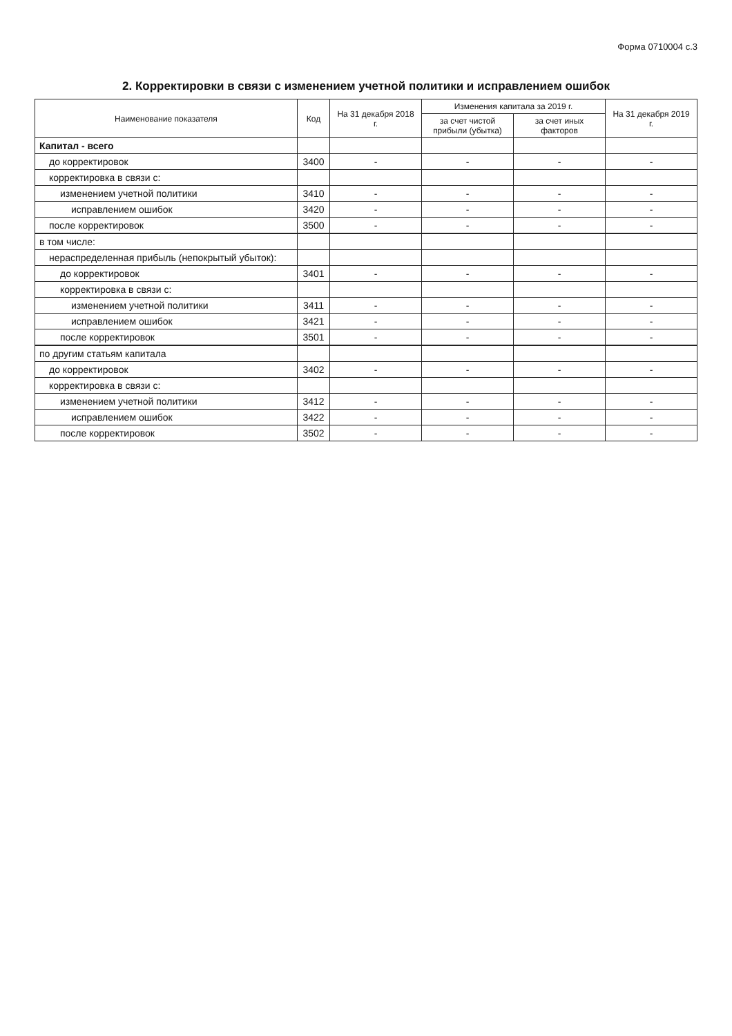Форма 0710004 с.3
2. Корректировки в связи с изменением учетной политики и исправлением ошибок
| Наименование показателя | Код | На 31 декабря 2018 г. | Изменения капитала за 2019 г. | | На 31 декабря 2019 г. |
| --- | --- | --- | --- | --- | --- |
| | | | за счет чистой прибыли (убытка) | за счет иных факторов | |
| Капитал - всего | | | | | |
| до корректировок | 3400 | - | - | - | - |
| корректировка в связи с: | | | | | |
| изменением учетной политики | 3410 | - | - | - | - |
| исправлением ошибок | 3420 | - | - | - | - |
| после корректировок | 3500 | - | - | - | - |
| в том числе: | | | | | |
| нераспределенная прибыль (непокрытый убыток): | | | | | |
| до корректировок | 3401 | - | - | - | - |
| корректировка в связи с: | | | | | |
| изменением учетной политики | 3411 | - | - | - | - |
| исправлением ошибок | 3421 | - | - | - | - |
| после корректировок | 3501 | - | - | - | - |
| по другим статьям капитала | | | | | |
| до корректировок | 3402 | - | - | - | - |
| корректировка в связи с: | | | | | |
| изменением учетной политики | 3412 | - | - | - | - |
| исправлением ошибок | 3422 | - | - | - | - |
| после корректировок | 3502 | - | - | - | - |